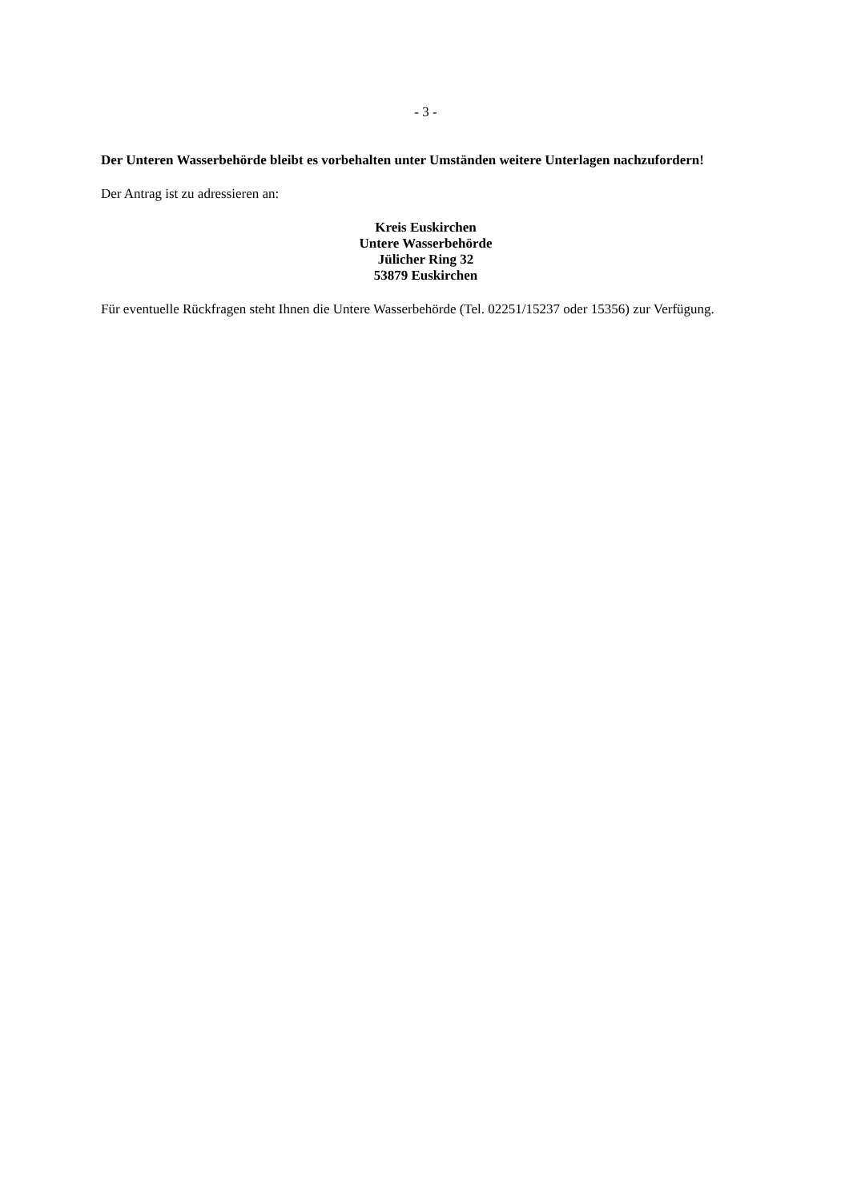- 3 -
Der Unteren Wasserbehörde bleibt es vorbehalten unter Umständen weitere Unterlagen nachzufordern!
Der Antrag ist zu adressieren an:
Kreis Euskirchen
Untere Wasserbehörde
Jülicher Ring 32
53879 Euskirchen
Für eventuelle Rückfragen steht Ihnen die Untere Wasserbehörde (Tel. 02251/15237 oder 15356) zur Verfügung.